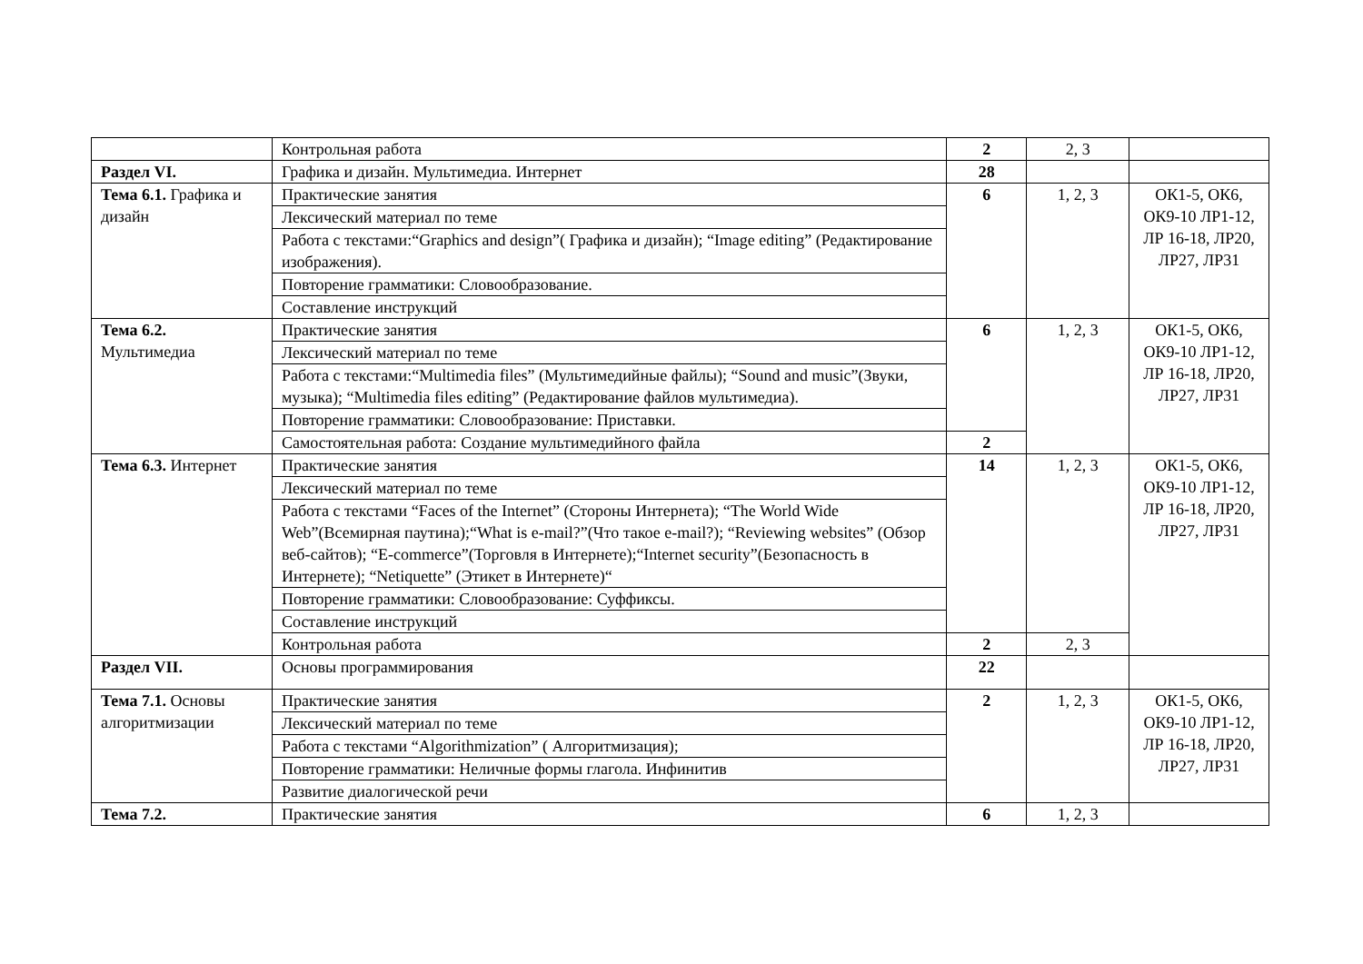| | Контрольная работа | 2 | 2, 3 | |
| Раздел VI. | Графика и дизайн. Мультимедиа. Интернет | 28 | | |
| Тема 6.1. Графика и дизайн | Практические занятия | 6 | 1, 2, 3 | ОК1-5, ОК6, ОК9-10 ЛР1-12, ЛР 16-18, ЛР20, ЛР27, ЛР31 |
| | Лексический материал по теме | | | |
| | Работа с текстами:“Graphics and design”( Графика и дизайн); “Image editing” (Редактирование изображения). | | | |
| | Повторение грамматики: Словообразование. | | | |
| | Составление инструкций | | | |
| Тема 6.2. Мультимедиа | Практические занятия | 6 | 1, 2, 3 | ОК1-5, ОК6, ОК9-10 ЛР1-12, ЛР 16-18, ЛР20, ЛР27, ЛР31 |
| | Лексический материал по теме | | | |
| | Работа с текстами:“Multimedia files” (Мультимедийные файлы); “Sound and music”(Звуки, музыка); “Multimedia files editing” (Редактирование файлов мультимедиа). | | | |
| | Повторение грамматики: Словообразование: Приставки. | | | |
| | Самостоятельная работа: Создание мультимедийного файла | 2 | | |
| Тема 6.3. Интернет | Практические занятия | 14 | 1, 2, 3 | ОК1-5, ОК6, ОК9-10 ЛР1-12, ЛР 16-18, ЛР20, ЛР27, ЛР31 |
| | Лексический материал по теме | | | |
| | Работа с текстами “Faces of the Internet” (Стороны Интернета); “The World Wide Web”(Всемирная паутина);“What is e-mail?”(Что такое e-mail?); “Reviewing websites” (Обзор веб-сайтов); “E-commerce”(Торговля в Интернете);“Internet security”(Безопасность в Интернете); “Netiquette” (Этикет в Интернете)“ | | | |
| | Повторение грамматики: Словообразование: Суффиксы. | | | |
| | Составление инструкций | | | |
| | Контрольная работа | 2 | 2, 3 | |
| Раздел VII. | Основы программирования | 22 | | |
| Тема 7.1. Основы алгоритмизации | Практические занятия | 2 | 1, 2, 3 | ОК1-5, ОК6, ОК9-10 ЛР1-12, ЛР 16-18, ЛР20, ЛР27, ЛР31 |
| | Лексический материал по теме | | | |
| | Работа с текстами “Algorithmization” ( Алгоритмизация); | | | |
| | Повторение грамматики: Неличные формы глагола. Инфинитив | | | |
| | Развитие диалогической речи | | | |
| Тема 7.2. | Практические занятия | 6 | 1, 2, 3 | |